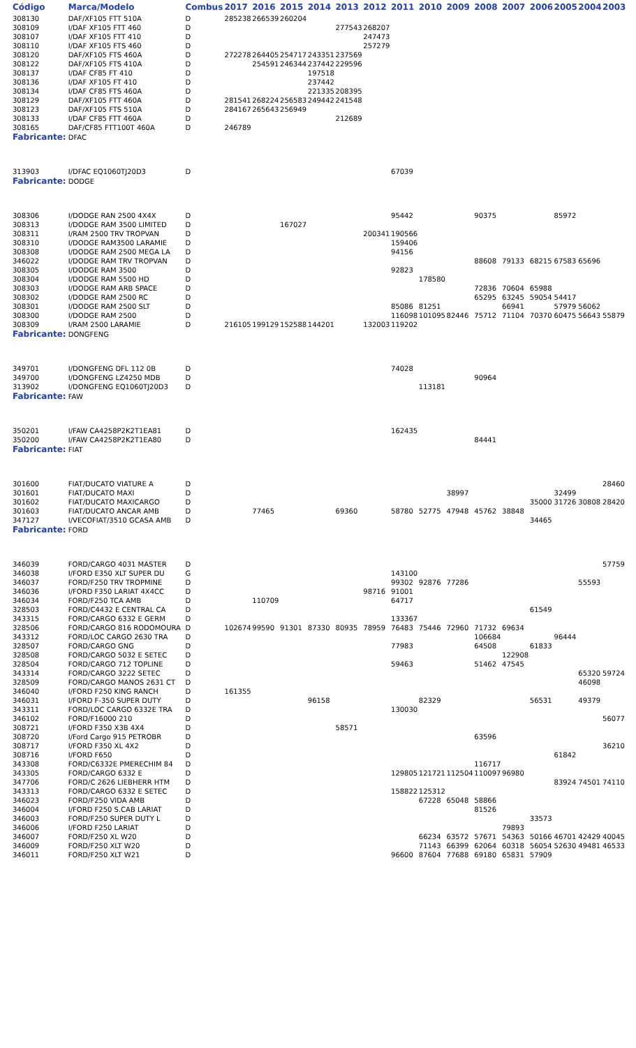| Código | Marca/Modelo | Combus | 2017 | 2016 | 2015 | 2014 | 2013 | 2012 | 2011 | 2010 | 2009 | 2008 | 2007 | 2006 | 2005 | 2004 | 2003 |
| --- | --- | --- | --- | --- | --- | --- | --- | --- | --- | --- | --- | --- | --- | --- | --- | --- | --- |
| 308130 | DAF/XF105 FTT 510A | D | 285238 | 266539 | 260204 | | | | | | | | | | | | |
| 308109 | I/DAF XF105 FTT 460 | D | | | | | 277543 | 268207 | | | | | | | | | |
| 308107 | I/DAF XF105 FTT 410 | D | | | | | | 247473 | | | | | | | | | |
| 308110 | I/DAF XF105 FTS 460 | D | | | | | | 257279 | | | | | | | | | |
| 308120 | DAF/XF105 FTS 460A | D | 272278 | 264405 | 254717 | 243351 | 237569 | | | | | | | | | | |
| 308122 | DAF/XF105 FTS 410A | D | | 254591 | 246344 | 237442 | 229596 | | | | | | | | | | |
| 308137 | I/DAF CF85 FT 410 | D | | | | 197518 | | | | | | | | | | | |
| 308136 | I/DAF XF105 FT 410 | D | | | | 237442 | | | | | | | | | | | |
| 308134 | I/DAF CF85 FTS 460A | D | | | | 221335 | 208395 | | | | | | | | | | |
| 308129 | DAF/XF105 FTT 460A | D | 281541 | 268224 | 256583 | 249442 | 241548 | | | | | | | | | | |
| 308123 | DAF/XF105 FTS 510A | D | 284167 | 265643 | 256949 | | | | | | | | | | | | |
| 308133 | I/DAF CF85 FTT 460A | D | | | | | 212689 | | | | | | | | | | |
| 308165 | DAF/CF85 FTT100T 460A | D | 246789 | | | | | | | | | | | | | | |
| Fabricante: | DFAC | | | | | | | | | | | | | | | | |
| 313903 | I/DFAC EQ1060TJ20D3 | D | | | | | | | 67039 | | | | | | | | |
| Fabricante: | DODGE | | | | | | | | | | | | | | | | |
| 308306 | I/DODGE RAN 2500 4X4X | D | | | | | | | 95442 | | | 90375 | | | 85972 | | |
| 308313 | I/DODGE RAM 3500 LIMITED | D | | | 167027 | | | | | | | | | | | | |
| 308311 | I/RAM 2500 TRV TROPVAN | D | | | | | | 200341 | 190566 | | | | | | | | |
| 308310 | I/DODGE RAM3500 LARAMIE | D | | | | | | | 159406 | | | | | | | | |
| 308308 | I/DODGE RAM 2500 MEGA LA | D | | | | | | | 94156 | | | | | | | | |
| 346022 | I/DODGE RAM TRV TROPVAN | D | | | | | | | | | | 88608 | 79133 | 68215 | 67583 | 65696 | |
| 308305 | I/DODGE RAM 3500 | D | | | | | | | 92823 | | | | | | | | |
| 308304 | I/DODGE RAM 5500 HD | D | | | | | | | | 178580 | | | | | | | |
| 308303 | I/DODGE RAM ARB SPACE | D | | | | | | | | | | 72836 | 70604 | 65988 | | | |
| 308302 | I/DODGE RAM 2500 RC | D | | | | | | | | | | 65295 | 63245 | 59054 | 54417 | | |
| 308301 | I/DODGE RAM 2500 SLT | D | | | | | | | 85086 | 81251 | | | 66941 | | 57979 | 56062 | |
| 308300 | I/DODGE RAM 2500 | D | | | | | | | 116098 | 101095 | 82446 | 75712 | 71104 | 70370 | 60475 | 56643 | 55879 |
| 308309 | I/RAM 2500 LARAMIE | D | 216105 | 199129 | 152588 | 144201 | | 132003 | 119202 | | | | | | | | |
| Fabricante: | DONGFENG | | | | | | | | | | | | | | | | |
| 349701 | I/DONGFENG DFL 112 0B | D | | | | | | | 74028 | | | | | | | | |
| 349700 | I/DONGFENG LZ4250 MDB | D | | | | | | | | | | 90964 | | | | | |
| 313902 | I/DONGFENG EQ1060TJ20D3 | D | | | | | | | | 113181 | | | | | | | |
| Fabricante: | FAW | | | | | | | | | | | | | | | | |
| 350201 | I/FAW CA4258P2K2T1EA81 | D | | | | | | | 162435 | | | | | | | | |
| 350200 | I/FAW CA4258P2K2T1EA80 | D | | | | | | | | | | 84441 | | | | | |
| Fabricante: | FIAT | | | | | | | | | | | | | | | | |
| 301600 | FIAT/DUCATO VIATURE A | D | | | | | | | | | | | | | | | 28460 |
| 301601 | FIAT/DUCATO MAXI | D | | | | | | | | | 38997 | | | | 32499 | | |
| 301602 | FIAT/DUCATO MAXICARGO | D | | | | | | | | | | | | 35000 | 31726 | 30808 | 28420 |
| 301603 | FIAT/DUCATO ANCAR AMB | D | | 77465 | | | 69360 | | 58780 | 52775 | 47948 | 45762 | 38848 | | | | |
| 347127 | I/VECOFIAT/3510 GCASA AMB | D | | | | | | | | | | | | 34465 | | | |
| Fabricante: | FORD | | | | | | | | | | | | | | | | |
| 346039 | FORD/CARGO 4031 MASTER | D | | | | | | | | | | | | | | | 57759 |
| 346038 | I/FORD E350 XLT SUPER DU | G | | | | | | | 143100 | | | | | | | | |
| 346037 | FORD/F250 TRV TROPMINE | D | | | | | | | 99302 | 92876 | 77286 | | | | | 55593 | |
| 346036 | I/FORD F350 LARIAT 4X4CC | D | | | | | | 98716 | 91001 | | | | | | | | |
| 346034 | FORD/F250 TCA AMB | D | | 110709 | | | | | 64717 | | | | | | | | |
| 328503 | FORD/C4432 E CENTRAL CA | D | | | | | | | | | | | | 61549 | | | |
| 343315 | FORD/CARGO 6332 E GERM | D | | | | | | | 133367 | | | | | | | | |
| 328506 | FORD/CARGO 816 RODOMOURA | D | 102674 | 99590 | 91301 | 87330 | 80935 | 78959 | 76483 | 75446 | 72960 | 71732 | 69634 | | | | |
| 343312 | FORD/LOC CARGO 2630 TRA | D | | | | | | | | | | 106684 | | | 96444 | | |
| 328507 | FORD/CARGO GNG | D | | | | | | | 77983 | | | 64508 | | 61833 | | | |
| 328508 | FORD/CARGO 5032 E SETEC | D | | | | | | | | | | | 122908 | | | | |
| 328504 | FORD/CARGO 712 TOPLINE | D | | | | | | | 59463 | | | 51462 | 47545 | | | | |
| 343314 | FORD/CARGO 3222 SETEC | D | | | | | | | | | | | | | | 65320 | 59724 |
| 328509 | FORD/CARGO MANOS 2631 CT | D | | | | | | | | | | | | | | 46098 | |
| 346040 | I/FORD F250 KING RANCH | D | 161355 | | | | | | | | | | | | | | |
| 346031 | I/FORD F-350 SUPER DUTY | D | | | | 96158 | | | | 82329 | | | | 56531 | | 49379 | |
| 343311 | FORD/LOC CARGO 6332E TRA | D | | | | | | | 130030 | | | | | | | | |
| 346102 | FORD/F16000 210 | D | | | | | | | | | | | | | | | 56077 |
| 308721 | I/FORD F350 X3B 4X4 | D | | | | | 58571 | | | | | | | | | | |
| 308720 | I/Ford Cargo 915 PETROBR | D | | | | | | | | | | 63596 | | | | | |
| 308717 | I/FORD F350 XL 4X2 | D | | | | | | | | | | | | | | | 36210 |
| 308716 | I/FORD F650 | D | | | | | | | | | | | | | 61842 | | |
| 343308 | FORD/C6332E PMERECHIM 84 | D | | | | | | | | | | 116717 | | | | | |
| 343305 | FORD/CARGO 6332 E | D | | | | | | | 129805 | 121721 | 112504 | 110097 | 96980 | | | | |
| 347706 | FORD/C 2626 LIEBHERR HTM | D | | | | | | | | | | | | | 83924 | 74501 | 74110 |
| 343313 | FORD/CARGO 6332 E SETEC | D | | | | | | | 158822 | 125312 | | | | | | | |
| 346023 | FORD/F250 VIDA AMB | D | | | | | | | | 67228 | 65048 | 58866 | | | | | |
| 346004 | I/FORD F250 S.CAB LARIAT | D | | | | | | | | | | 81526 | | | | | |
| 346003 | FORD/F250 SUPER DUTY L | D | | | | | | | | | | | | 33573 | | | |
| 346006 | I/FORD F250 LARIAT | D | | | | | | | | | | | 79893 | | | | |
| 346007 | FORD/F250 XL W20 | D | | | | | | | | 66234 | 63572 | 57671 | 54363 | 50166 | 46701 | 42429 | 40045 |
| 346009 | FORD/F250 XLT W20 | D | | | | | | | | 71143 | 66399 | 62064 | 60318 | 56054 | 52630 | 49481 | 46533 |
| 346011 | FORD/F250 XLT W21 | D | | | | | | | 96600 | 87604 | 77688 | 69180 | 65831 | 57909 | | | |